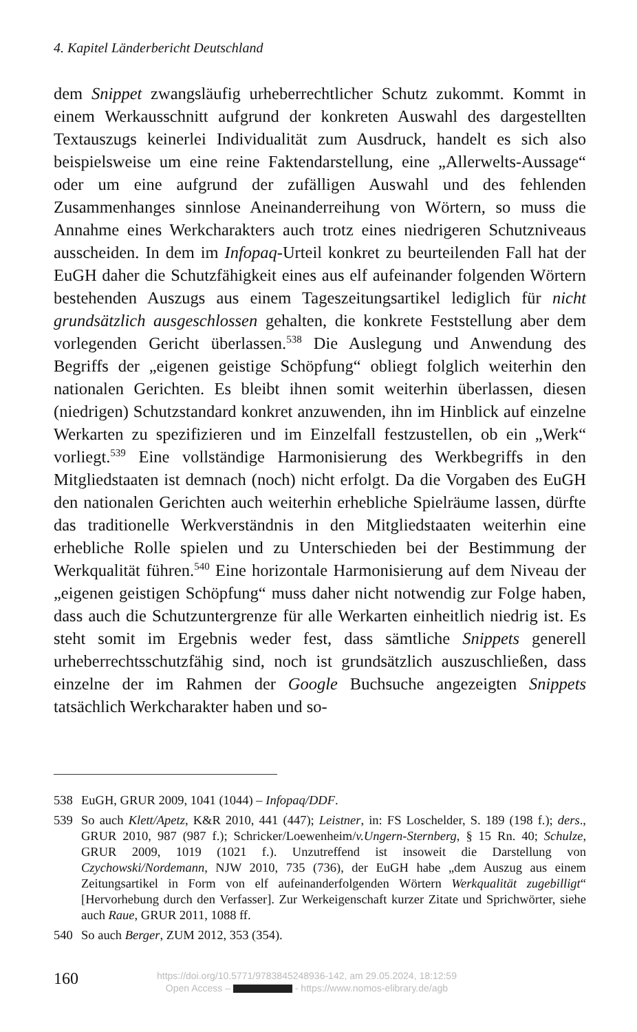4. Kapitel Länderbericht Deutschland
dem Snippet zwangsläufig urheberrechtlicher Schutz zukommt. Kommt in einem Werkausschnitt aufgrund der konkreten Auswahl des dargestellten Textauszugs keinerlei Individualität zum Ausdruck, handelt es sich also beispielsweise um eine reine Faktendarstellung, eine „Allerwelts-Aussage“ oder um eine aufgrund der zufälligen Auswahl und des fehlenden Zusammenhanges sinnlose Aneinanderreihung von Wörtern, so muss die Annahme eines Werkcharakters auch trotz eines niedrigeren Schutzniveaus ausscheiden. In dem im Infopaq-Urteil konkret zu beurteilenden Fall hat der EuGH daher die Schutzfähigkeit eines aus elf aufeinander folgenden Wörtern bestehenden Auszugs aus einem Tageszeitungsartikel lediglich für nicht grundsätzlich ausgeschlossen gehalten, die konkrete Feststellung aber dem vorlegenden Gericht überlassen.<sup>538</sup> Die Auslegung und Anwendung des Begriffs der „eigenen geistige Schöpfung“ obliegt folglich weiterhin den nationalen Gerichten. Es bleibt ihnen somit weiterhin überlassen, diesen (niedrigen) Schutzstandard konkret anzuwenden, ihn im Hinblick auf einzelne Werkarten zu spezifizieren und im Einzelfall festzustellen, ob ein „Werk“ vorliegt.<sup>539</sup> Eine vollständige Harmonisierung des Werkbegriffs in den Mitgliedstaaten ist demnach (noch) nicht erfolgt. Da die Vorgaben des EuGH den nationalen Gerichten auch weiterhin erhebliche Spielräume lassen, dürfte das traditionelle Werkverständnis in den Mitgliedstaaten weiterhin eine erhebliche Rolle spielen und zu Unterschieden bei der Bestimmung der Werkqualität führen.<sup>540</sup> Eine horizontale Harmonisierung auf dem Niveau der „eigenen geistigen Schöpfung“ muss daher nicht notwendig zur Folge haben, dass auch die Schutzuntergrenze für alle Werkarten einheitlich niedrig ist. Es steht somit im Ergebnis weder fest, dass sämtliche Snippets generell urheberrechtsschutzfähig sind, noch ist grundsätzlich auszuschließen, dass einzelne der im Rahmen der Google Buchsuche angezeigten Snippets tatsächlich Werkcharakter haben und so-
538 EuGH, GRUR 2009, 1041 (1044) – Infopaq/DDF.
539 So auch Klett/Apetz, K&R 2010, 441 (447); Leistner, in: FS Loschelder, S. 189 (198 f.); ders., GRUR 2010, 987 (987 f.); Schricker/Loewenheim/v.Ungern-Sternberg, § 15 Rn. 40; Schulze, GRUR 2009, 1019 (1021 f.). Unzutreffend ist insoweit die Darstellung von Czychowski/Nordemann, NJW 2010, 735 (736), der EuGH habe „dem Auszug aus einem Zeitungsartikel in Form von elf aufeinanderfolgenden Wörtern Werkqualität zugebilligt“ [Hervorhebung durch den Verfasser]. Zur Werkeigenschaft kurzer Zitate und Sprichwörter, siehe auch Raue, GRUR 2011, 1088 ff.
540 So auch Berger, ZUM 2012, 353 (354).
160
https://doi.org/10.5771/9783845248936-142, am 29.05.2024, 18:12:59
Open Access – - https://www.nomos-elibrary.de/agb